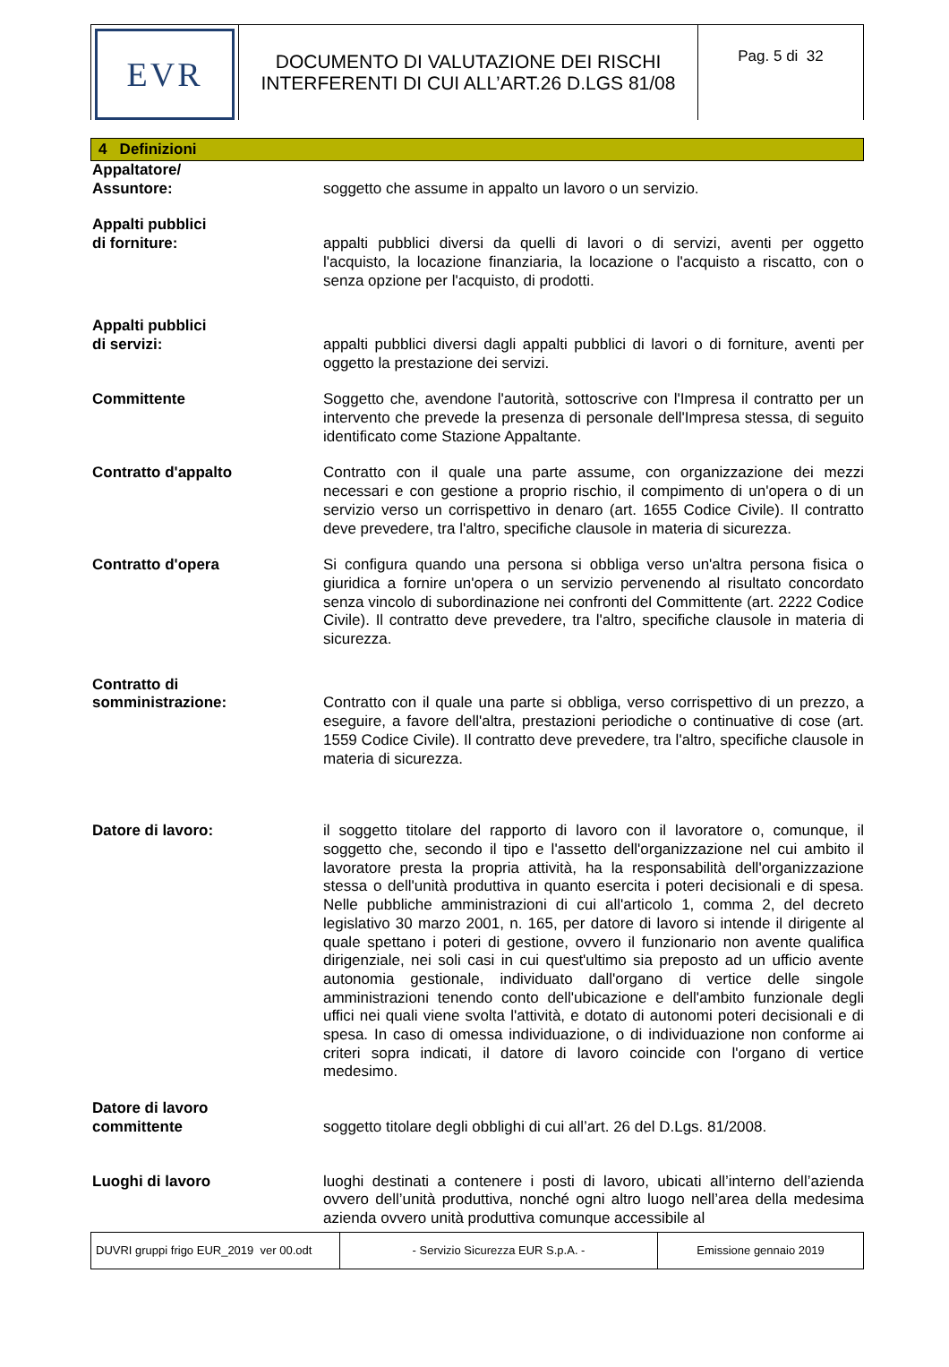EVR
DOCUMENTO DI VALUTAZIONE DEI RISCHI
INTERFERENTI DI CUI ALL’ART.26 D.LGS 81/08
Pag. 5 di 32
4 Definizioni
Appaltatore/
Assuntore:
soggetto che assume in appalto un lavoro o un servizio.
Appalti pubblici
di forniture:
appalti pubblici diversi da quelli di lavori o di servizi, aventi per oggetto l'acquisto, la locazione finanziaria, la locazione o l'acquisto a riscatto, con o senza opzione per l'acquisto, di prodotti.
Appalti pubblici
di servizi:
appalti pubblici diversi dagli appalti pubblici di lavori o di forniture, aventi per oggetto la prestazione dei servizi.
Committente Soggetto che, avendone l'autorità, sottoscrive con l'Impresa il contratto per un intervento che prevede la presenza di personale dell'Impresa stessa, di seguito identificato come Stazione Appaltante.
Contratto d'appalto Contratto con il quale una parte assume, con organizzazione dei mezzi necessari e con gestione a proprio rischio, il compimento di un'opera o di un servizio verso un corrispettivo in denaro (art. 1655 Codice Civile). Il contratto deve prevedere, tra l'altro, specifiche clausole in materia di sicurezza.
Contratto d'opera Si configura quando una persona si obbliga verso un'altra persona fisica o giuridica a fornire un'opera o un servizio pervenendo al risultato concordato senza vincolo di subordinazione nei confronti del Committente (art. 2222 Codice Civile). Il contratto deve prevedere, tra l'altro, specifiche clausole in materia di sicurezza.
Contratto di
somministrazione:
Contratto con il quale una parte si obbliga, verso corrispettivo di un prezzo, a eseguire, a favore dell'altra, prestazioni periodiche o continuative di cose (art. 1559 Codice Civile). Il contratto deve prevedere, tra l'altro, specifiche clausole in materia di sicurezza.
Datore di lavoro: il soggetto titolare del rapporto di lavoro con il lavoratore o, comunque, il soggetto che, secondo il tipo e l'assetto dell'organizzazione nel cui ambito il lavoratore presta la propria attività, ha la responsabilità dell'organizzazione stessa o dell'unità produttiva in quanto esercita i poteri decisionali e di spesa. Nelle pubbliche amministrazioni di cui all'articolo 1, comma 2, del decreto legislativo 30 marzo 2001, n. 165, per datore di lavoro si intende il dirigente al quale spettano i poteri di gestione, ovvero il funzionario non avente qualifica dirigenziale, nei soli casi in cui quest'ultimo sia preposto ad un ufficio avente autonomia gestionale, individuato dall'organo di vertice delle singole amministrazioni tenendo conto dell'ubicazione e dell'ambito funzionale degli uffici nei quali viene svolta l'attività, e dotato di autonomi poteri decisionali e di spesa. In caso di omessa individuazione, o di individuazione non conforme ai criteri sopra indicati, il datore di lavoro coincide con l'organo di vertice medesimo.
Datore di lavoro
committente
soggetto titolare degli obblighi di cui all’art. 26 del D.Lgs. 81/2008.
Luoghi di lavoro luoghi destinati a contenere i posti di lavoro, ubicati all’interno dell’azienda ovvero dell’unità produttiva, nonché ogni altro luogo nell’area della medesima azienda ovvero unità produttiva comunque accessibile al
DUVRI gruppi frigo EUR_2019 ver 00.odt
- Servizio Sicurezza EUR S.p.A. - Emissione gennaio 2019